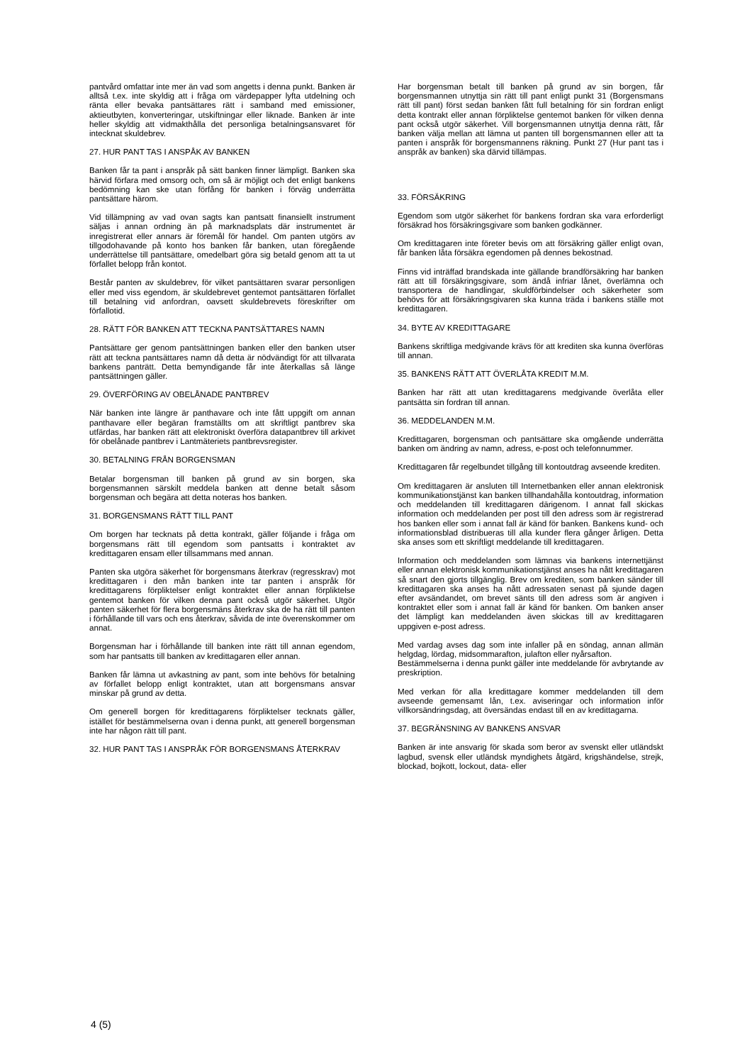pantvård omfattar inte mer än vad som angetts i denna punkt. Banken är alltså t.ex. inte skyldig att i fråga om värdepapper lyfta utdelning och ränta eller bevaka pantsättares rätt i samband med emissioner, aktieutbyten, konverteringar, utskiftningar eller liknade. Banken är inte heller skyldig att vidmakthålla det personliga betalningsansvaret för intecknat skuldebrev.
27. HUR PANT TAS I ANSPÅK AV BANKEN
Banken får ta pant i anspråk på sätt banken finner lämpligt. Banken ska härvid förfara med omsorg och, om så är möjligt och det enligt bankens bedömning kan ske utan förfång för banken i förväg underrätta pantsättare härom.
Vid tillämpning av vad ovan sagts kan pantsatt finansiellt instrument säljas i annan ordning än på marknadsplats där instrumentet är inregistrerat eller annars är föremål för handel. Om panten utgörs av tillgodohavande på konto hos banken får banken, utan föregående underrättelse till pantsättare, omedelbart göra sig betald genom att ta ut förfallet belopp från kontot.
Består panten av skuldebrev, för vilket pantsättaren svarar personligen eller med viss egendom, är skuldebrevet gentemot pantsättaren förfallet till betalning vid anfordran, oavsett skuldebrevets föreskrifter om förfallotid.
28. RÄTT FÖR BANKEN ATT TECKNA PANTSÄTTARES NAMN
Pantsättare ger genom pantsättningen banken eller den banken utser rätt att teckna pantsättares namn då detta är nödvändigt för att tillvarata bankens panträtt. Detta bemyndigande får inte återkallas så länge pantsättningen gäller.
29. ÖVERFÖRING AV OBELÅNADE PANTBREV
När banken inte längre är panthavare och inte fått uppgift om annan panthavare eller begäran framställts om att skriftligt pantbrev ska utfärdas, har banken rätt att elektroniskt överföra datapantbrev till arkivet för obelånade pantbrev i Lantmäteriets pantbrevsregister.
30. BETALNING FRÅN BORGENSMAN
Betalar borgensman till banken på grund av sin borgen, ska borgensmannen särskilt meddela banken att denne betalt såsom borgensman och begära att detta noteras hos banken.
31. BORGENSMANS RÄTT TILL PANT
Om borgen har tecknats på detta kontrakt, gäller följande i fråga om borgensmans rätt till egendom som pantsatts i kontraktet av kredittagaren ensam eller tillsammans med annan.
Panten ska utgöra säkerhet för borgensmans återkrav (regresskrav) mot kredittagaren i den mån banken inte tar panten i anspråk för kredittagarens förpliktelser enligt kontraktet eller annan förpliktelse gentemot banken för vilken denna pant också utgör säkerhet. Utgör panten säkerhet för flera borgensmäns återkrav ska de ha rätt till panten i förhållande till vars och ens återkrav, såvida de inte överenskommer om annat.
Borgensman har i förhållande till banken inte rätt till annan egendom, som har pantsatts till banken av kredittagaren eller annan.
Banken får lämna ut avkastning av pant, som inte behövs för betalning av förfallet belopp enligt kontraktet, utan att borgensmans ansvar minskar på grund av detta.
Om generell borgen för kredittagarens förpliktelser tecknats gäller, istället för bestämmelserna ovan i denna punkt, att generell borgensman inte har någon rätt till pant.
32. HUR PANT TAS I ANSPRÅK FÖR BORGENSMANS ÅTERKRAV
Har borgensman betalt till banken på grund av sin borgen, får borgensmannen utnyttja sin rätt till pant enligt punkt 31 (Borgensmans rätt till pant) först sedan banken fått full betalning för sin fordran enligt detta kontrakt eller annan förpliktelse gentemot banken för vilken denna pant också utgör säkerhet. Vill borgensmannen utnyttja denna rätt, får banken välja mellan att lämna ut panten till borgensmannen eller att ta panten i anspråk för borgensmannens räkning. Punkt 27 (Hur pant tas i anspråk av banken) ska därvid tillämpas.
33. FÖRSÄKRING
Egendom som utgör säkerhet för bankens fordran ska vara erforderligt försäkrad hos försäkringsgivare som banken godkänner.
Om kredittagaren inte företer bevis om att försäkring gäller enligt ovan, får banken låta försäkra egendomen på dennes bekostnad.
Finns vid inträffad brandskada inte gällande brandförsäkring har banken rätt att till försäkringsgivare, som ändå infriar lånet, överlämna och transportera de handlingar, skuldförbindelser och säkerheter som behövs för att försäkringsgivaren ska kunna träda i bankens ställe mot kredittagaren.
34. BYTE AV KREDITTAGARE
Bankens skriftliga medgivande krävs för att krediten ska kunna överföras till annan.
35. BANKENS RÄTT ATT ÖVERLÅTA KREDIT M.M.
Banken har rätt att utan kredittagarens medgivande överlåta eller pantsätta sin fordran till annan.
36. MEDDELANDEN M.M.
Kredittagaren, borgensman och pantsättare ska omgående underrätta banken om ändring av namn, adress, e-post och telefonnummer.
Kredittagaren får regelbundet tillgång till kontoutdrag avseende krediten.
Om kredittagaren är ansluten till Internetbanken eller annan elektronisk kommunikationstjänst kan banken tillhandahålla kontoutdrag, information och meddelanden till kredittagaren därigenom. I annat fall skickas information och meddelanden per post till den adress som är registrerad hos banken eller som i annat fall är känd för banken. Bankens kund- och informationsblad distribueras till alla kunder flera gånger årligen. Detta ska anses som ett skriftligt meddelande till kredittagaren.
Information och meddelanden som lämnas via bankens internettjänst eller annan elektronisk kommunikationstjänst anses ha nått kredittagaren så snart den gjorts tillgänglig. Brev om krediten, som banken sänder till kredittagaren ska anses ha nått adressaten senast på sjunde dagen efter avsändandet, om brevet sänts till den adress som är angiven i kontraktet eller som i annat fall är känd för banken. Om banken anser det lämpligt kan meddelanden även skickas till av kredittagaren uppgiven e-post adress.
Med vardag avses dag som inte infaller på en söndag, annan allmän helgdag, lördag, midsommarafton, julafton eller nyårsafton.
Bestämmelserna i denna punkt gäller inte meddelande för avbrytande av preskription.
Med verkan för alla kredittagare kommer meddelanden till dem avseende gemensamt lån, t.ex. aviseringar och information inför villkorsändringsdag, att översändas endast till en av kredittagarna.
37. BEGRÄNSNING AV BANKENS ANSVAR
Banken är inte ansvarig för skada som beror av svenskt eller utländskt lagbud, svensk eller utländsk myndighets åtgärd, krigshändelse, strejk, blockad, bojkott, lockout, data- eller
4 (5)